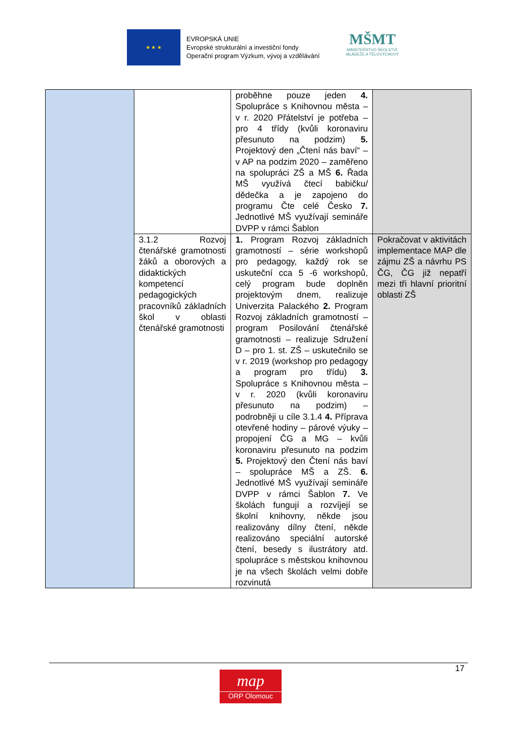★ ★ ★
EVROPSKÁ UNIE
Evropské strukturální a investiční fondy
Operační program Výzkum, vývoj a vzdělávání
MŠMT
MINISTERSTVO ŠKOLSTVÍ,
MLÁDEŽE A TĚLOVÝCHOVY
| | | proběhne pouze jeden 4. Spolupráce s Knihovnou města – v r. 2020 Přátelství je potřeba – pro 4 třídy (kvůli koronaviru přesunuto na podzim) 5. Projektový den „Čtení nás baví“ – v AP na podzim 2020 – zaměřeno na spolupráci ZŠ a MŠ 6. Řada MŠ využívá čtecí babičku/ dědečka a je zapojeno do programu Čte celé Česko 7. Jednotlivé MŠ využívají semináře DVPP v rámci Šablon | |
| | 3.1.2 Rozvoj čtenářské gramotnosti žáků a oborových a didaktických kompetencí pedagogických pracovníků základních škol v oblasti čtenářské gramotnosti | 1. Program Rozvoj základních gramotností – série workshopů pro pedagogy, každý rok se uskuteční cca 5 -6 workshopů, celý program bude doplněn projektovým dnem, realizuje Univerzita Palackého 2. Program Rozvoj základních gramotností – program Posilování čtenářské gramotnosti – realizuje Sdružení D – pro 1. st. ZŠ – uskutečnilo se v r. 2019 (workshop pro pedagogy a program pro třídu) 3. Spolupráce s Knihovnou města – v r. 2020 (kvůli koronaviru přesunuto na podzim) – podrobněji u cíle 3.1.4 4. Příprava otevřené hodiny – párové výuky – propojení ČG a MG – kvůli koronaviru přesunuto na podzim 5. Projektový den Čtení nás baví – spolupráce MŠ a ZŠ. 6. Jednotlivé MŠ využívají semináře DVPP v rámci Šablon 7. Ve školách fungují a rozvíjejí se školní knihovny, někde jsou realizovány dílny čtení, někde realizováno speciální autorské čtení, besedy s ilustrátory atd. spolupráce s městskou knihovnou je na všech školách velmi dobře rozvinutá | Pokračovat v aktivitách implementace MAP dle zájmu ZŠ a návrhu PS ČG, ČG již nepatří mezi tři hlavní prioritní oblasti ZŠ |
17
map
ORP Olomouc